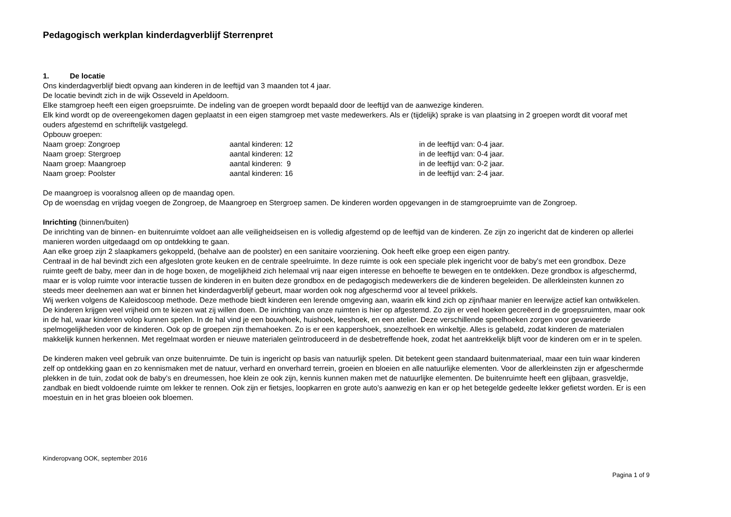Pedagogisch werkplan kinderdagverblijf Sterrenpret
1. De locatie
Ons kinderdagverblijf biedt opvang aan kinderen in de leeftijd van 3 maanden tot 4 jaar.
De locatie bevindt zich in de wijk Osseveld in Apeldoorn.
Elke stamgroep heeft een eigen groepsruimte. De indeling van de groepen wordt bepaald door de leeftijd van de aanwezige kinderen.
Elk kind wordt op de overeengekomen dagen geplaatst in een eigen stamgroep met vaste medewerkers. Als er (tijdelijk) sprake is van plaatsing in 2 groepen wordt dit vooraf met ouders afgestemd en schriftelijk vastgelegd.
Opbouw groepen:
| Naam groep: Zongroep | aantal kinderen: 12 | in de leeftijd van: 0-4 jaar. |
| Naam groep: Stergroep | aantal kinderen: 12 | in de leeftijd van: 0-4 jaar. |
| Naam groep: Maangroep | aantal kinderen: 9 | in de leeftijd van: 0-2 jaar. |
| Naam groep: Poolster | aantal kinderen: 16 | in de leeftijd van: 2-4 jaar. |
De maangroep is vooralsnog alleen op de maandag open.
Op de woensdag en vrijdag voegen de Zongroep, de Maangroep en Stergroep samen. De kinderen worden opgevangen in de stamgroepruimte van de Zongroep.
Inrichting (binnen/buiten)
De inrichting van de binnen- en buitenruimte voldoet aan alle veiligheidseisen en is volledig afgestemd op de leeftijd van de kinderen. Ze zijn zo ingericht dat de kinderen op allerlei manieren worden uitgedaagd om op ontdekking te gaan.
Aan elke groep zijn 2 slaapkamers gekoppeld, (behalve aan de poolster) en een sanitaire voorziening. Ook heeft elke groep een eigen pantry.
Centraal in de hal bevindt zich een afgesloten grote keuken en de centrale speelruimte. In deze ruimte is ook een speciale plek ingericht voor de baby’s met een grondbox. Deze ruimte geeft de baby, meer dan in de hoge boxen, de mogelijkheid zich helemaal vrij naar eigen interesse en behoefte te bewegen en te ontdekken. Deze grondbox is afgeschermd, maar er is volop ruimte voor interactie tussen de kinderen in en buiten deze grondbox en de pedagogisch medewerkers die de kinderen begeleiden. De allerkleinsten kunnen zo steeds meer deelnemen aan wat er binnen het kinderdagverblijf gebeurt, maar worden ook nog afgeschermd voor al teveel prikkels.
Wij werken volgens de Kaleidoscoop methode. Deze methode biedt kinderen een lerende omgeving aan, waarin elk kind zich op zijn/haar manier en leerwijze actief kan ontwikkelen. De kinderen krijgen veel vrijheid om te kiezen wat zij willen doen. De inrichting van onze ruimten is hier op afgestemd. Zo zijn er veel hoeken gecreëerd in de groepsruimten, maar ook in de hal, waar kinderen volop kunnen spelen. In de hal vind je een bouwhoek, huishoek, leeshoek, en een atelier. Deze verschillende speelhoeken zorgen voor gevarieerde spelmogelijkheden voor de kinderen. Ook op de groepen zijn themahoeken. Zo is er een kappershoek, snoezelhoek en winkeltje. Alles is gelabeld, zodat kinderen de materialen makkelijk kunnen herkennen. Met regelmaat worden er nieuwe materialen geïntroduceerd in de desbetreffende hoek, zodat het aantrekkelijk blijft voor de kinderen om er in te spelen.
De kinderen maken veel gebruik van onze buitenruimte. De tuin is ingericht op basis van natuurlijk spelen. Dit betekent geen standaard buitenmateriaal, maar een tuin waar kinderen zelf op ontdekking gaan en zo kennismaken met de natuur, verhard en onverhard terrein, groeien en bloeien en alle natuurlijke elementen. Voor de allerkleinsten zijn er afgeschermde plekken in de tuin, zodat ook de baby’s en dreumessen, hoe klein ze ook zijn, kennis kunnen maken met de natuurlijke elementen. De buitenruimte heeft een glijbaan, grasveldje, zandbak en biedt voldoende ruimte om lekker te rennen. Ook zijn er fietsjes, loopkarren en grote auto’s aanwezig en kan er op het betegelde gedeelte lekker gefietst worden. Er is een moestuin en in het gras bloeien ook bloemen.
Kinderopvang OOK, september 2016
Pagina 1 of 9